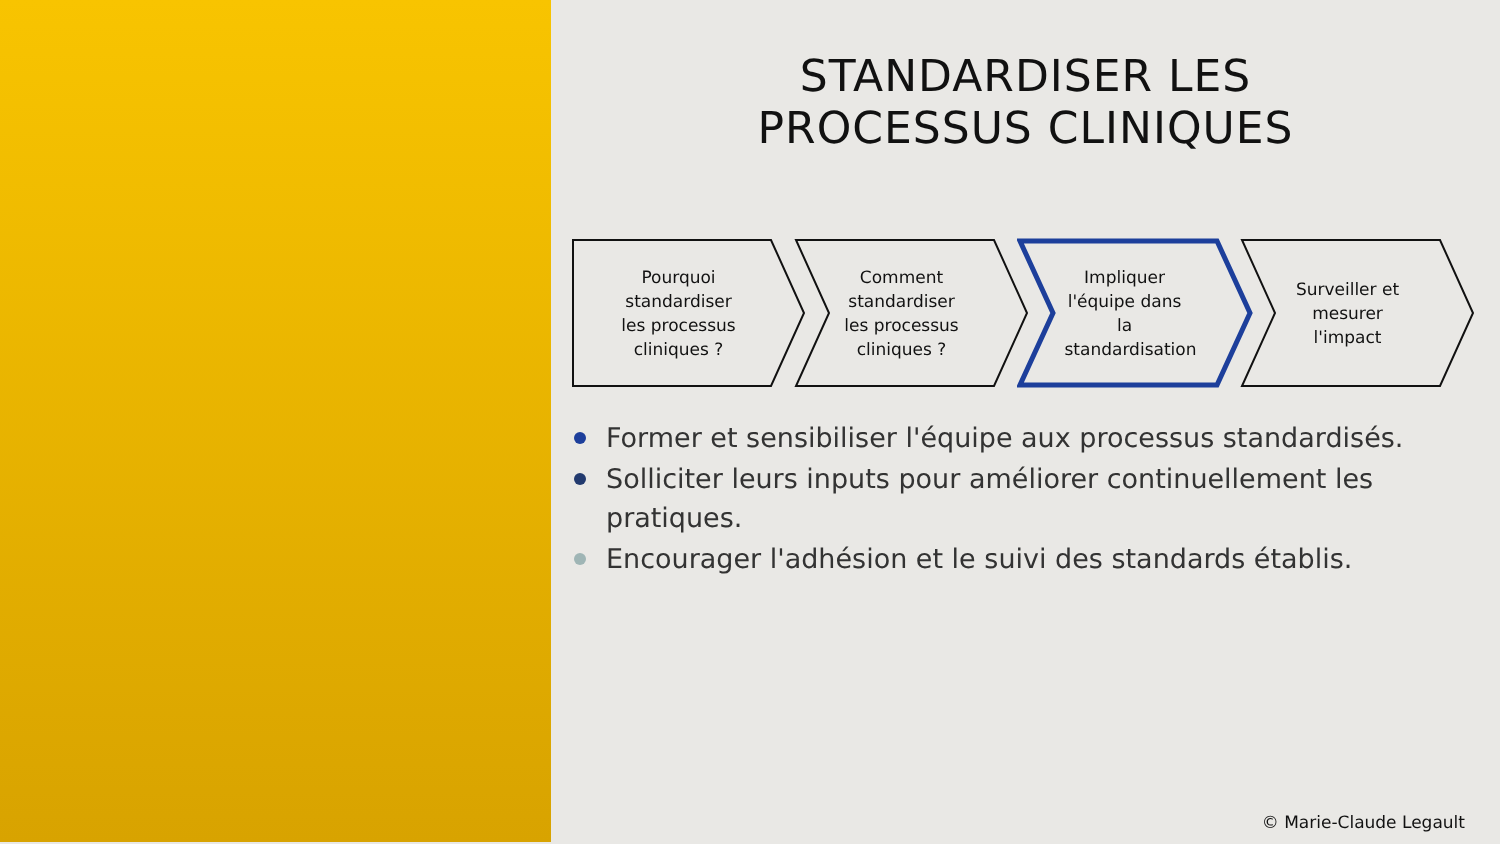STANDARDISER LES
PROCESSUS CLINIQUES
Pourquoi standardiser les processus cliniques ?
Comment standardiser les processus cliniques ?
Impliquer l'équipe dans la standardisation
Surveiller et mesurer l'impact
Former et sensibiliser l'équipe aux processus standardisés.
Solliciter leurs inputs pour améliorer continuellement les pratiques.
Encourager l'adhésion et le suivi des standards établis.
© Marie-Claude Legault